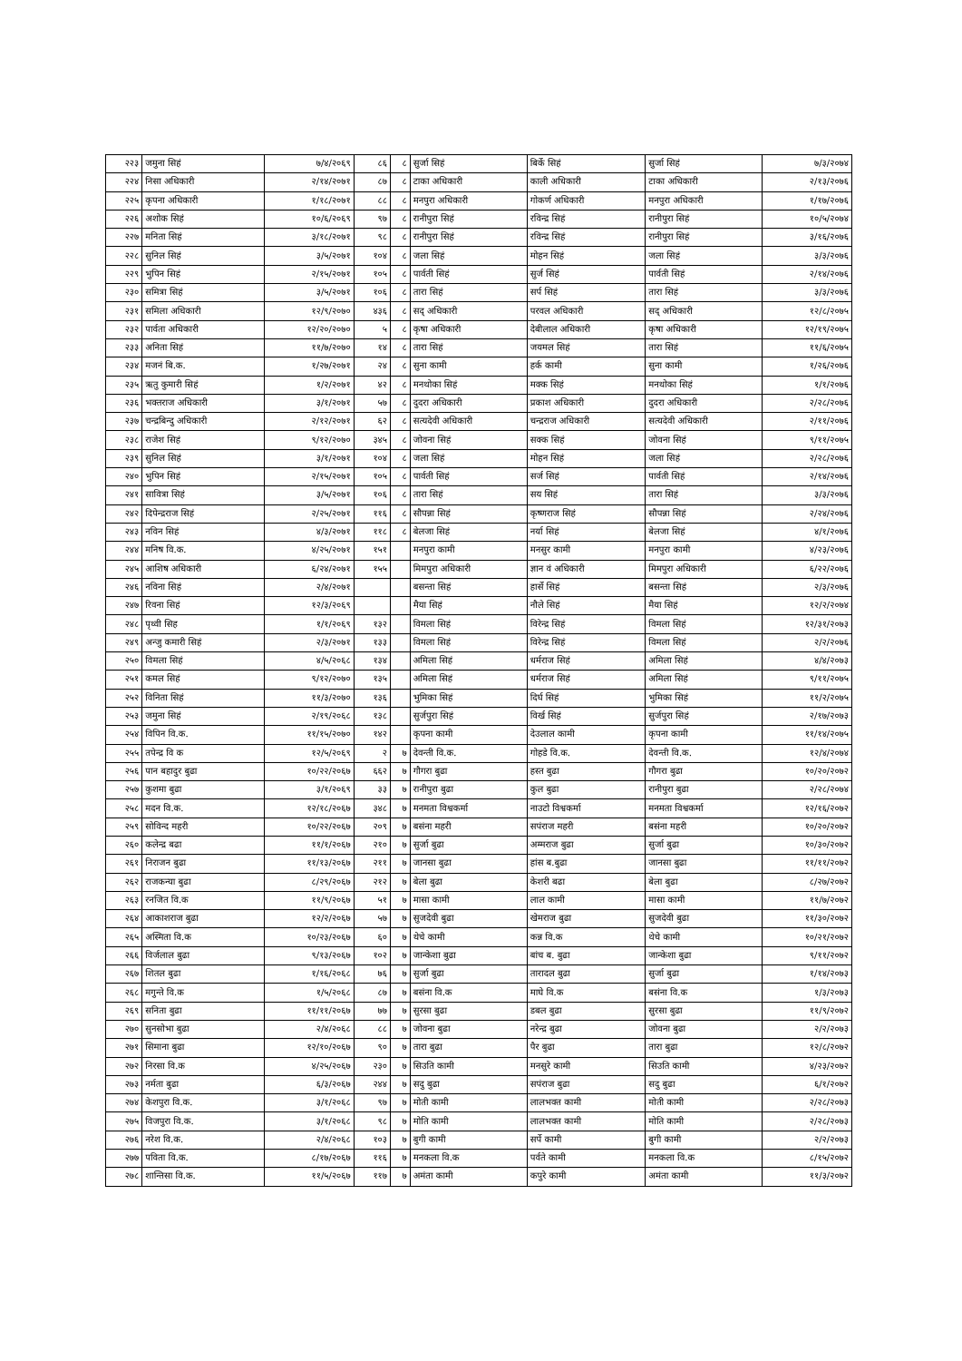| २२३ | जमुना सिहं | ७/४/२०६९ | ८६ | ८ | सुर्जा सिहं | बिर्के सिहं | सुर्जा सिहं | ७/३/२०७४ |
| २२४ | निसा अधिकारी | २/१४/२०७१ | ८७ | ८ | टाका अधिकारी | काली अधिकारी | टाका अधिकारी | २/१३/२०७६ |
| २२५ | कृपना अधिकारी | १/१८/२०७१ | ८८ | ८ | मनपुरा अधिकारी | गोकर्ण अधिकारी | मनपुरा अधिकारी | १/१७/२०७६ |
| २२६ | अशोक सिहं | १०/६/२०६९ | ९७ | ८ | रानीपुरा सिहं | रविन्द्र सिहं | रानीपुरा सिहं | १०/५/२०७४ |
| २२७ | मनिता सिहं | ३/१८/२०७१ | ९८ | ८ | रानीपुरा सिहं | रविन्द्र सिहं | रानीपुरा सिहं | ३/१६/२०७६ |
| २२८ | सुनिल सिहं | ३/५/२०७१ | १०४ | ८ | जला सिहं | मोहन सिहं | जला सिहं | ३/३/२०७६ |
| २२९ | भुपिन सिहं | २/१५/२०७१ | १०५ | ८ | पार्वती सिहं | सुर्ज सिहं | पार्वती सिहं | २/१४/२०७६ |
| २३० | समित्रा सिहं | ३/५/२०७१ | १०६ | ८ | तारा सिहं | सर्प सिहं | तारा सिहं | ३/३/२०७६ |
| २३१ | समिला अधिकारी | १२/९/२०७० | ४३६ | ८ | सद् अधिकारी | परवल अधिकारी | सद् अधिकारी | १२/८/२०७५ |
| २३२ | पार्वता अधिकारी | १२/२०/२०७० | ५ | ८ | कृषा अधिकारी | देबीलाल अधिकारी | कृषा अधिकारी | १२/१९/२०७५ |
| २३३ | अनिता सिहं | ११/७/२०७० | १४ | ८ | तारा सिहं | जयमल सिहं | तारा सिहं | ११/६/२०७५ |
| २३४ | मजनं बि.क. | १/२७/२०७१ | २४ | ८ | सुना कामी | हर्क कामी | सुना कामी | १/२६/२०७६ |
| २३५ | ऋतु कुमारी सिहं | १/२/२०७१ | ४२ | ८ | मनथोका सिहं | मक्क सिहं | मनथोका सिहं | १/१/२०७६ |
| २३६ | भक्तराज अधिकारी | ३/१/२०७१ | ५७ | ८ | दुदरा अधिकारी | प्रकाश अधिकारी | दुदरा अधिकारी | २/२८/२०७६ |
| २३७ | चन्द्रबिन्दु अधिकारी | २/१२/२०७१ | ६२ | ८ | सत्यदेवी अधिकारी | चन्द्रराज अधिकारी | सत्यदेवी अधिकारी | २/११/२०७६ |
| २३८ | राजेश सिहं | ९/१२/२०७० | ३४५ | ८ | जोवना सिहं | सक्क सिहं | जोवना सिहं | ९/११/२०७५ |
| २३९ | सुनिल सिहं | ३/१/२०७१ | १०४ | ८ | जला सिहं | मोहन सिहं | जला सिहं | २/२८/२०७६ |
| २४० | भुपिन सिहं | २/१५/२०७१ | १०५ | ८ | पार्वती सिहं | सर्ज सिहं | पार्वती सिहं | २/१४/२०७६ |
| २४१ | सावित्रा सिहं | ३/५/२०७१ | १०६ | ८ | तारा सिहं | सय सिहं | तारा सिहं | ३/३/२०७६ |
| २४२ | दिपेन्द्रराज सिहं | २/२५/२०७१ | ११६ | ८ | सौपन्ना सिहं | कृष्णराज सिहं | सौपन्ना सिहं | २/२४/२०७६ |
| २४३ | नविन सिहं | ४/३/२०७१ | ११८ | ८ | बेलजा सिहं | नर्या सिहं | बेलजा सिहं | ४/१/२०७६ |
| २४४ | मनिष वि.क. | ४/२५/२०७१ | १५१ | | मनपुरा कामी | मनसुर कामी | मनपुरा कामी | ४/२३/२०७६ |
| २४५ | आशिष अधिकारी | ६/२४/२०७१ | १५५ | | मिमपुरा अधिकारी | ज्ञान वं अधिकारी | मिमपुरा अधिकारी | ६/२२/२०७६ |
| २४६ | नविना सिहं | २/४/२०७१ | | | बसन्ता सिहं | हार्से सिहं | बसन्ता सिहं | २/३/२०७६ |
| २४७ | रिवना सिहं | १२/३/२०६९ | | | मैया सिहं | नौले सिहं | मैया सिहं | १२/२/२०७४ |
| २४८ | पृथ्वी सिह | १/१/२०६९ | १३२ | | विमला सिहं | विरेन्द्र सिहं | विमला सिहं | १२/३१/२०७३ |
| २४९ | अन्जु कमारी सिहं | २/३/२०७१ | १३३ | | विमला सिहं | विरेन्द्र सिहं | विमला सिहं | २/२/२०७६ |
| २५० | विमला सिहं | ४/५/२०६८ | १३४ | | अमिला सिहं | धर्मराज सिहं | अमिला सिहं | ४/४/२०७३ |
| २५१ | कमल सिहं | ९/१२/२०७० | १३५ | | अमिला सिहं | धर्मराज सिहं | अमिला सिहं | ९/११/२०७५ |
| २५२ | विनिता सिहं | ११/३/२०७० | १३६ | | भुमिका सिहं | दिर्घ सिहं | भुमिका सिहं | ११/२/२०७५ |
| २५३ | जमुना सिहं | २/१९/२०६८ | १३८ | | सुर्जपुरा सिहं | विर्ख सिहं | सुर्जपुरा सिहं | २/१७/२०७३ |
| २५४ | विपिन वि.क. | ११/१५/२०७० | १४२ | | कृपना कामी | देउलाल कामी | कृपना कामी | ११/१४/२०७५ |
| २५५ | तपेन्द्र वि क | १२/५/२०६९ | २ | ७ | देवन्ती वि.क. | गोहडे वि.क. | देवन्ती वि.क. | १२/४/२०७४ |
| २५६ | पान बहादुर बुढा | १०/२२/२०६७ | ६६२ | ७ | गौगरा बुढा | हस्त बुढा | गौगरा बुढा | १०/२०/२०७२ |
| २५७ | कुशमा बुढा | ३/१/२०६९ | ३३ | ७ | रानीपुरा बुढा | कुल बुढा | रानीपुरा बुढा | २/२८/२०७४ |
| २५८ | मदन वि.क. | १२/१८/२०६७ | ३४८ | ७ | मनमता विश्वकर्मा | नाउटो विश्वकर्मा | मनमता विश्वकर्मा | १२/१६/२०७२ |
| २५९ | सोविन्द महरी | १०/२२/२०६७ | २०९ | ७ | बसंना महरी | सपंराज महरी | बसंना महरी | १०/२०/२०७२ |
| २६० | कलेन्द्र बढा | ११/१/२०६७ | २१० | ७ | सुर्जा बुढा | अम्मराज बुढा | सुर्जा बुढा | १०/३०/२०७२ |
| २६१ | निराजन बुढा | ११/१३/२०६७ | २११ | ७ | जानसा बुढा | हांस ब.बुढा | जानसा बुढा | ११/११/२०७२ |
| २६२ | राजकन्या बुढा | ८/२९/२०६७ | २१२ | ७ | बेला बुढा | केशरी बढा | बेला बुढा | ८/२७/२०७२ |
| २६३ | रनजित वि.क | ११/९/२०६७ | ५१ | ७ | मासा कामी | लाल कामी | मासा कामी | ११/७/२०७२ |
| २६४ | आकाशराज बुढा | १२/२/२०६७ | ५७ | ७ | सुजदेवी बुढा | खेमराज बुढा | सुजदेवी बुढा | ११/३०/२०७२ |
| २६५ | अस्मिता वि.क | १०/२३/२०६७ | ६० | ७ | थेचे कामी | कन्न वि.क | थेचे कामी | १०/२१/२०७२ |
| २६६ | विर्जलाल बुढा | ९/१३/२०६७ | १०२ | ७ | जान्केशा बुढा | बांच ब. बुढा | जान्केशा बुढा | ९/११/२०७२ |
| २६७ | शितल बुढा | १/१६/२०६८ | ७६ | ७ | सुर्जा बुढा | तारादल बुढा | सुर्जा बुढा | १/१४/२०७३ |
| २६८ | मगुन्ते वि.क | १/५/२०६८ | ८७ | ७ | बसंना वि.क | माघे वि.क | बसंना वि.क | १/३/२०७३ |
| २६९ | सनिता बुढा | ११/११/२०६७ | ७७ | ७ | सुरसा बुढा | डबल बुढा | सुरसा बुढा | ११/९/२०७२ |
| २७० | सुनसोभा बुढा | २/४/२०६८ | ८८ | ७ | जोवना बुढा | नरेन्द्र बुढा | जोवना बुढा | २/२/२०७३ |
| २७१ | सिमाना बुढा | १२/१०/२०६७ | ९० | ७ | तारा बुढा | पैर बुढा | तारा बुढा | १२/८/२०७२ |
| २७२ | निरसा वि.क | ४/२५/२०६७ | २३० | ७ | सिउति कामी | मनसुरे कामी | सिउति कामी | ४/२३/२०७२ |
| २७३ | नर्मता बुढा | ६/३/२०६७ | २४४ | ७ | सदु बुढा | सपंराज बुढा | सदु बुढा | ६/१/२०७२ |
| २७४ | केशपुरा वि.क. | ३/१/२०६८ | ९७ | ७ | मोती कामी | लालभक्त कामी | मोती कामी | २/२८/२०७३ |
| २७५ | विजपुरा वि.क. | ३/१/२०६८ | ९८ | ७ | मोति कामी | लालभक्त कामी | मोति कामी | २/२८/२०७३ |
| २७६ | नरेश वि.क. | २/४/२०६८ | १०३ | ७ | बुगी कामी | सर्पे कामी | बुगी कामी | २/२/२०७३ |
| २७७ | पविता वि.क. | ८/१७/२०६७ | ११६ | ७ | मनकला वि.क | पर्वते कामी | मनकला वि.क | ८/१५/२०७२ |
| २७८ | शान्तिसा वि.क. | ११/५/२०६७ | ११७ | ७ | अमंता कामी | कपुरे कामी | अमंता कामी | ११/३/२०७२ |